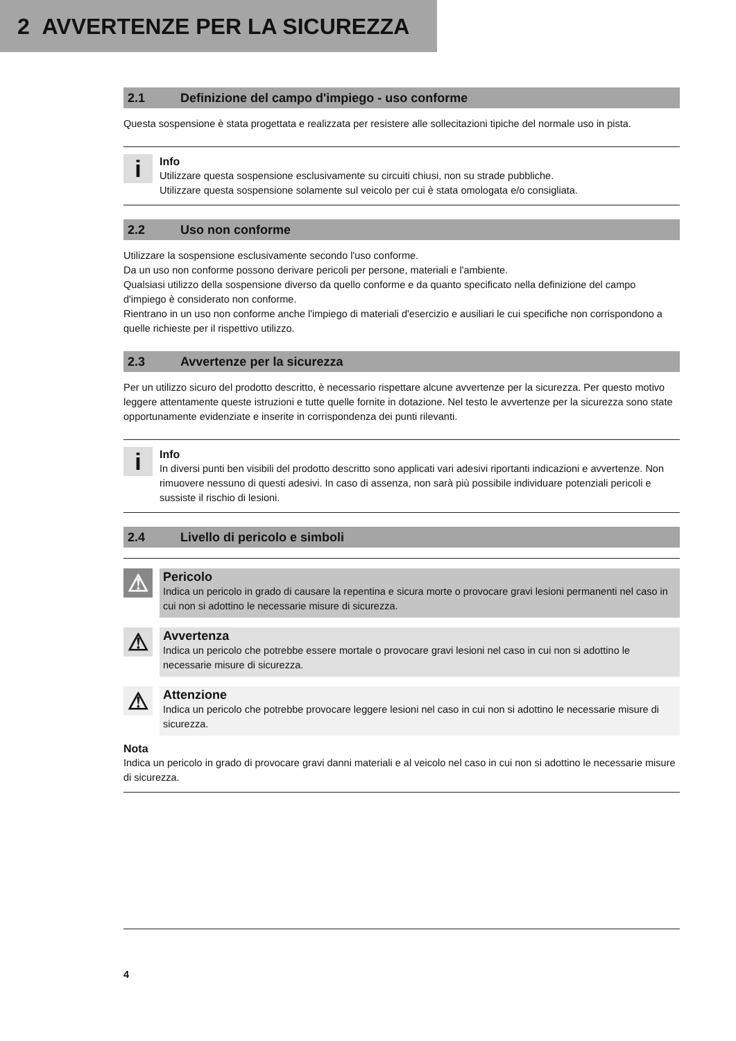2 AVVERTENZE PER LA SICUREZZA
2.1 Definizione del campo d'impiego - uso conforme
Questa sospensione è stata progettata e realizzata per resistere alle sollecitazioni tipiche del normale uso in pista.
i
Info
Utilizzare questa sospensione esclusivamente su circuiti chiusi, non su strade pubbliche.
Utilizzare questa sospensione solamente sul veicolo per cui è stata omologata e/o consigliata.
2.2 Uso non conforme
Utilizzare la sospensione esclusivamente secondo l'uso conforme.
Da un uso non conforme possono derivare pericoli per persone, materiali e l'ambiente.
Qualsiasi utilizzo della sospensione diverso da quello conforme e da quanto specificato nella definizione del campo d'impiego è considerato non conforme.
Rientrano in un uso non conforme anche l'impiego di materiali d'esercizio e ausiliari le cui specifiche non corrispondono a quelle richieste per il rispettivo utilizzo.
2.3 Avvertenze per la sicurezza
Per un utilizzo sicuro del prodotto descritto, è necessario rispettare alcune avvertenze per la sicurezza. Per questo motivo leggere attentamente queste istruzioni e tutte quelle fornite in dotazione. Nel testo le avvertenze per la sicurezza sono state opportunamente evidenziate e inserite in corrispondenza dei punti rilevanti.
i
Info
In diversi punti ben visibili del prodotto descritto sono applicati vari adesivi riportanti indicazioni e avvertenze. Non rimuovere nessuno di questi adesivi. In caso di assenza, non sarà più possibile individuare potenziali pericoli e sussiste il rischio di lesioni.
2.4 Livello di pericolo e simboli
⚠
Pericolo
Indica un pericolo in grado di causare la repentina e sicura morte o provocare gravi lesioni permanenti nel caso in cui non si adottino le necessarie misure di sicurezza.
⚠
Avvertenza
Indica un pericolo che potrebbe essere mortale o provocare gravi lesioni nel caso in cui non si adottino le necessarie misure di sicurezza.
⚠
Attenzione
Indica un pericolo che potrebbe provocare leggere lesioni nel caso in cui non si adottino le necessarie misure di sicurezza.
Nota
Indica un pericolo in grado di provocare gravi danni materiali e al veicolo nel caso in cui non si adottino le necessarie misure di sicurezza.
4